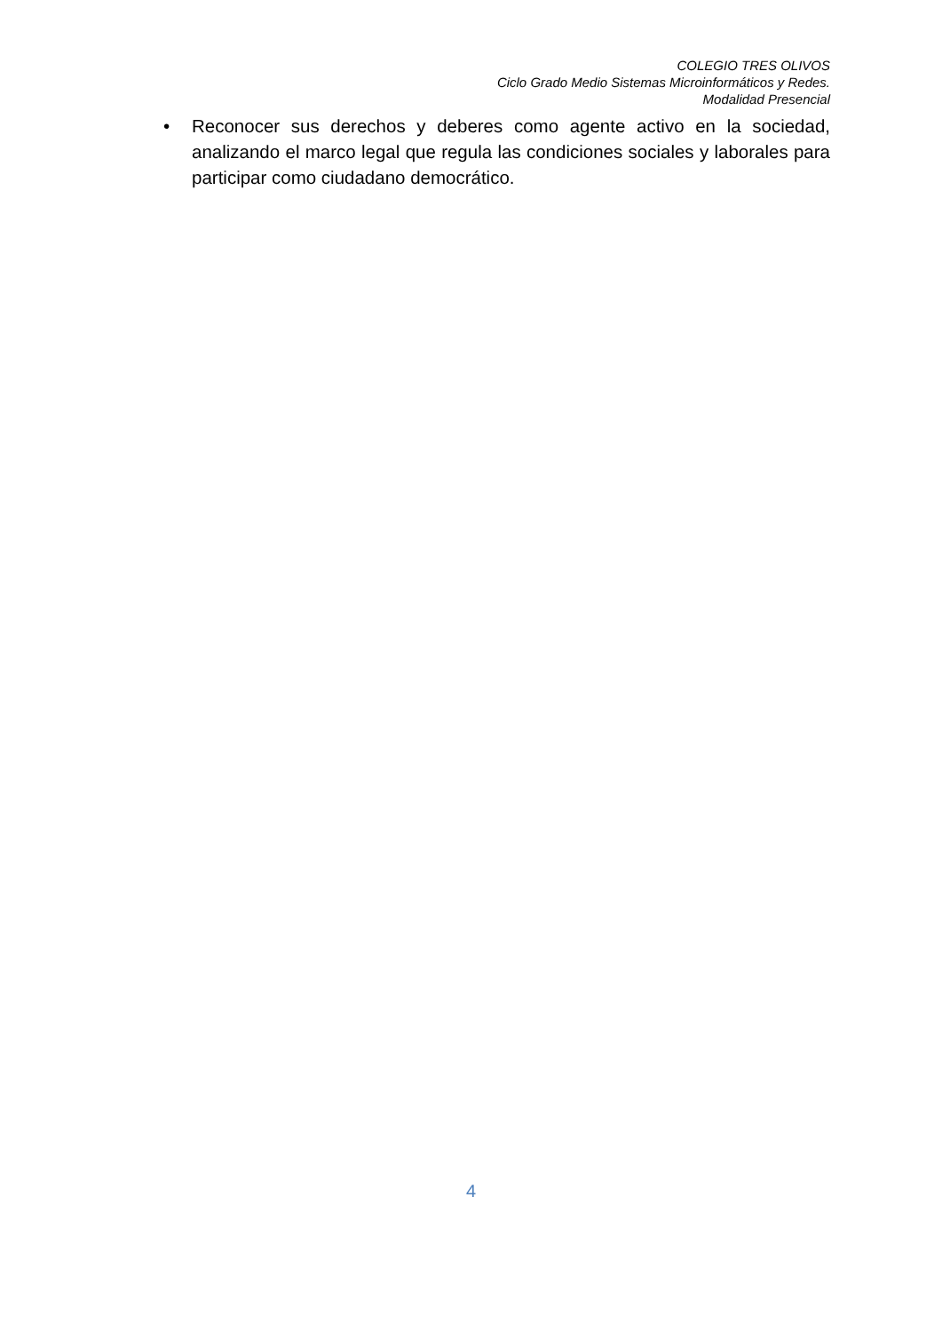COLEGIO TRES OLIVOS
Ciclo Grado Medio Sistemas Microinformáticos y Redes.
Modalidad Presencial
• Reconocer sus derechos y deberes como agente activo en la sociedad, analizando el marco legal que regula las condiciones sociales y laborales para participar como ciudadano democrático.
4